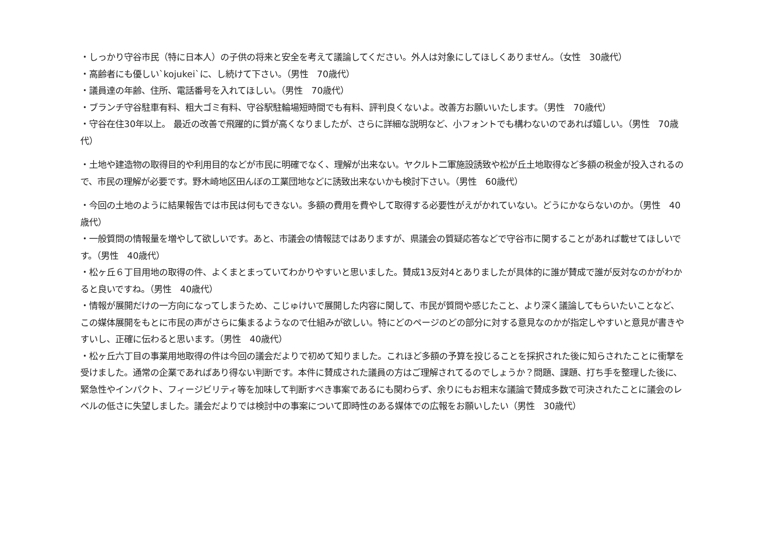・しっかり守谷市民（特に日本人）の子供の将来と安全を考えて議論してください。外人は対象にしてほしくありません。（女性　30歳代）
・高齢者にも優しい`kojukei`に、し続けて下さい。（男性　70歳代）
・議員達の年齢、住所、電話番号を入れてほしい。（男性　70歳代）
・ブランチ守谷駐車有料、粗大ゴミ有料、守谷駅駐輪場短時間でも有料、評判良くないよ。改善方お願いいたします。（男性　70歳代）
・守谷在住30年以上。 最近の改善で飛躍的に質が高くなりましたが、さらに詳細な説明など、小フォントでも構わないのであれば嬉しい。（男性　70歳代）
・土地や建造物の取得目的や利用目的などが市民に明確でなく、理解が出来ない。ヤクルト二軍施設誘致や松が丘土地取得など多額の税金が投入されるので、市民の理解が必要です。野木崎地区田んぼの工業団地などに誘致出来ないかも検討下さい。（男性　60歳代）
・今回の土地のように結果報告では市民は何もできない。多額の費用を費やして取得する必要性がえがかれていない。どうにかならないのか。（男性　40歳代）
・一般質問の情報量を増やして欲しいです。あと、市議会の情報誌ではありますが、県議会の質疑応答などで守谷市に関することがあれば載せてほしいです。（男性　40歳代）
・松ヶ丘６丁目用地の取得の件、よくまとまっていてわかりやすいと思いました。賛成13反対4とありましたが具体的に誰が賛成で誰が反対なのかがわかると良いですね。（男性　40歳代）
・情報が展開だけの一方向になってしまうため、こじゅけいで展開した内容に関して、市民が質問や感じたこと、より深く議論してもらいたいことなど、この媒体展開をもとに市民の声がさらに集まるようなので仕組みが欲しい。特にどのページのどの部分に対する意見なのかが指定しやすいと意見が書きやすいし、正確に伝わると思います。（男性　40歳代）
・松ヶ丘六丁目の事業用地取得の件は今回の議会だよりで初めて知りました。これほど多額の予算を投じることを採択された後に知らされたことに衝撃を受けました。通常の企業であればあり得ない判断です。本件に賛成された議員の方はご理解されてるのでしょうか？問題、課題、打ち手を整理した後に、緊急性やインパクト、フィージビリティ等を加味して判断すべき事案であるにも関わらず、余りにもお粗末な議論で賛成多数で可決されたことに議会のレベルの低さに失望しました。議会だよりでは検討中の事案について即時性のある媒体での広報をお願いしたい（男性　30歳代）